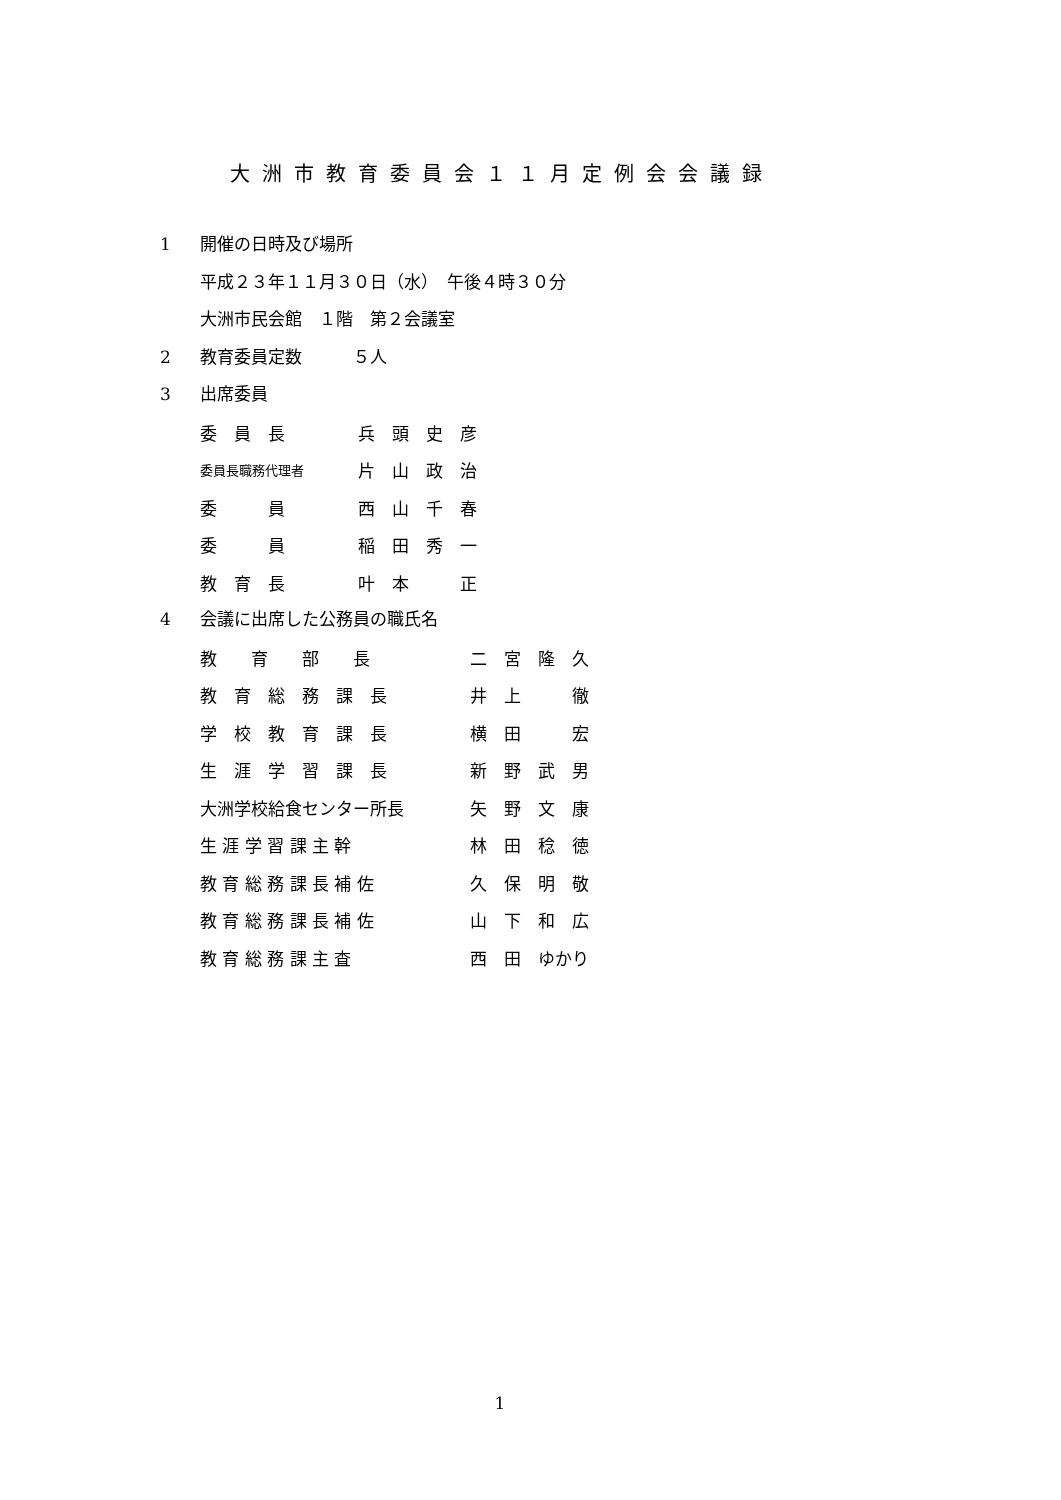大洲市教育委員会１１月定例会会議録
1 開催の日時及び場所
平成２３年１１月３０日（水）　午後４時３０分
大洲市民会館　１階　第２会議室
2 教育委員定数　　　５人
3 出席委員
| 委 員 長 | 兵 頭 史 彦 |
| 委員長職務代理者 | 片 山 政 治 |
| 委 員 | 西 山 千 春 |
| 委 員 | 稲 田 秀 一 |
| 教 育 長 | 叶 本 正 |
4 会議に出席した公務員の職氏名
| 教 育 部 長 | 二 宮 隆 久 |
| 教 育 総 務 課 長 | 井 上 徹 |
| 学 校 教 育 課 長 | 横 田 宏 |
| 生 涯 学 習 課 長 | 新 野 武 男 |
| 大洲学校給食センター所長 | 矢 野 文 康 |
| 生 涯 学 習 課 主 幹 | 林 田 稔 徳 |
| 教 育 総 務 課 長 補 佐 | 久 保 明 敬 |
| 教 育 総 務 課 長 補 佐 | 山 下 和 広 |
| 教 育 総 務 課 主 査 | 西 田 ゆかり |
1